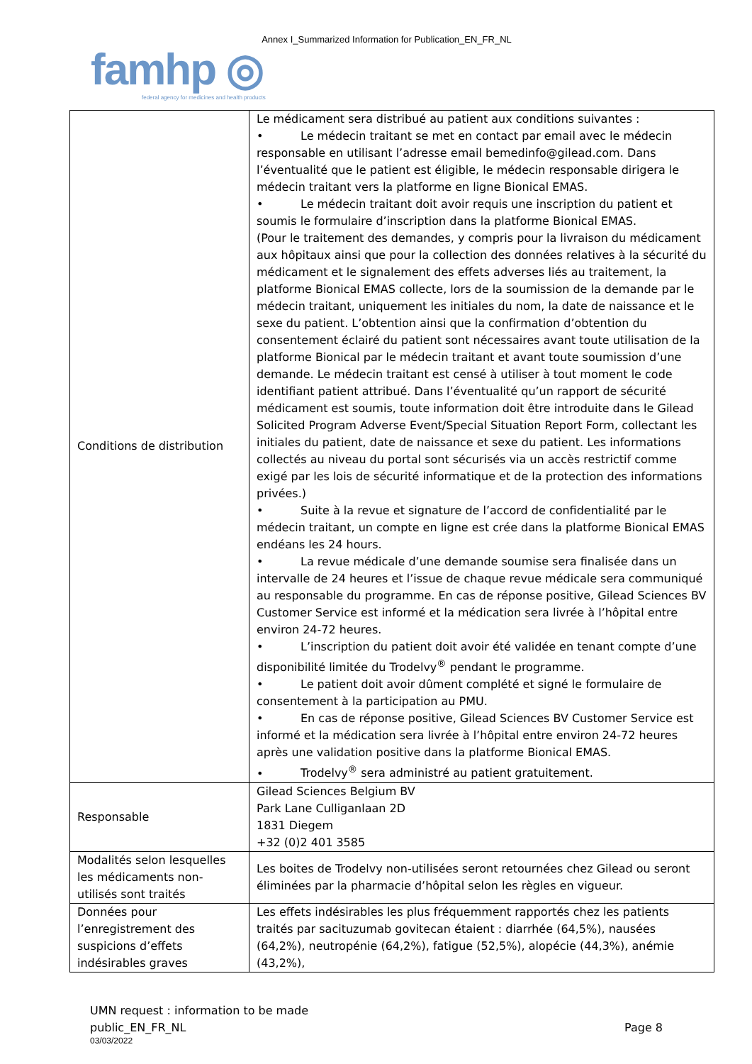Annex I_Summarized Information for Publication_EN_FR_NL
famhp ◎
federal agency for medicines and health products
| Conditions de distribution | Le médicament sera distribué au patient aux conditions suivantes : • Le médecin traitant se met en contact par email avec le médecin responsable en utilisant l’adresse email bemedinfo@gilead.com. Dans l’éventualité que le patient est éligible, le médecin responsable dirigera le médecin traitant vers la platforme en ligne Bionical EMAS. • Le médecin traitant doit avoir requis une inscription du patient et soumis le formulaire d’inscription dans la platforme Bionical EMAS. (Pour le traitement des demandes, y compris pour la livraison du médicament aux hôpitaux ainsi que pour la collection des données relatives à la sécurité du médicament et le signalement des effets adverses liés au traitement, la platforme Bionical EMAS collecte, lors de la soumission de la demande par le médecin traitant, uniquement les initiales du nom, la date de naissance et le sexe du patient. L’obtention ainsi que la confirmation d’obtention du consentement éclairé du patient sont nécessaires avant toute utilisation de la platforme Bionical par le médecin traitant et avant toute soumission d’une demande. Le médecin traitant est censé à utiliser à tout moment le code identifiant patient attribué. Dans l’éventualité qu’un rapport de sécurité médicament est soumis, toute information doit être introduite dans le Gilead Solicited Program Adverse Event/Special Situation Report Form, collectant les initiales du patient, date de naissance et sexe du patient. Les informations collectés au niveau du portal sont sécurisés via un accès restrictif comme exigé par les lois de sécurité informatique et de la protection des informations privées.) • Suite à la revue et signature de l’accord de confidentialité par le médecin traitant, un compte en ligne est crée dans la platforme Bionical EMAS endéans les 24 hours. • La revue médicale d’une demande soumise sera finalisée dans un intervalle de 24 heures et l’issue de chaque revue médicale sera communiqué au responsable du programme. En cas de réponse positive, Gilead Sciences BV Customer Service est informé et la médication sera livrée à l’hôpital entre environ 24-72 heures. • L’inscription du patient doit avoir été validée en tenant compte d’une disponibilité limitée du Trodelvy<sup>®</sup> pendant le programme. • Le patient doit avoir dûment complété et signé le formulaire de consentement à la participation au PMU. • En cas de réponse positive, Gilead Sciences BV Customer Service est informé et la médication sera livrée à l’hôpital entre environ 24-72 heures après une validation positive dans la platforme Bionical EMAS. • Trodelvy<sup>®</sup> sera administré au patient gratuitement. |
| Responsable | Gilead Sciences Belgium BV Park Lane Culliganlaan 2D 1831 Diegem +32 (0)2 401 3585 |
| Modalités selon lesquelles les médicaments non-utilisés sont traités | Les boites de Trodelvy non-utilisées seront retournées chez Gilead ou seront éliminées par la pharmacie d’hôpital selon les règles en vigueur. |
| Données pour l’enregistrement des suspicions d’effets indésirables graves | Les effets indésirables les plus fréquemment rapportés chez les patients traités par sacituzumab govitecan étaient : diarrhée (64,5%), nausées (64,2%), neutropénie (64,2%), fatigue (52,5%), alopécie (44,3%), anémie (43,2%), |
UMN request : information to be made
public_EN_FR_NL
03/03/2022
Page 8